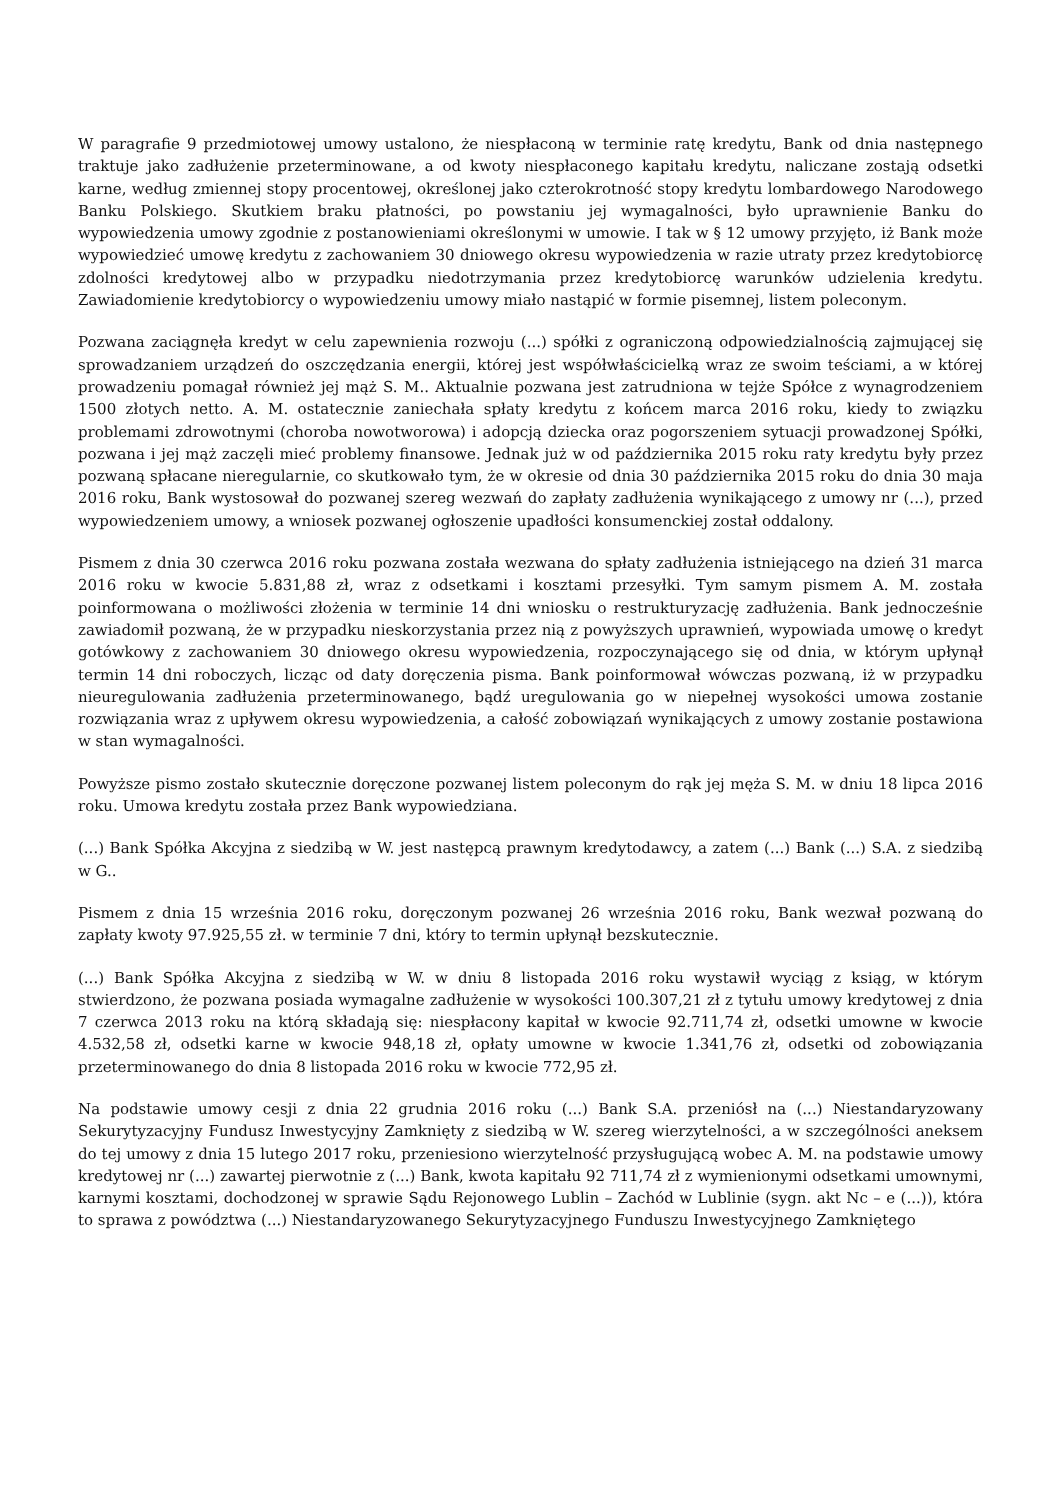W paragrafie 9 przedmiotowej umowy ustalono, że niespłaconą w terminie ratę kredytu, Bank od dnia następnego traktuje jako zadłużenie przeterminowane, a od kwoty niespłaconego kapitału kredytu, naliczane zostają odsetki karne, według zmiennej stopy procentowej, określonej jako czterokrotność stopy kredytu lombardowego Narodowego Banku Polskiego. Skutkiem braku płatności, po powstaniu jej wymagalności, było uprawnienie Banku do wypowiedzenia umowy zgodnie z postanowieniami określonymi w umowie. I tak w § 12 umowy przyjęto, iż Bank może wypowiedzieć umowę kredytu z zachowaniem 30 dniowego okresu wypowiedzenia w razie utraty przez kredytobiorcę zdolności kredytowej albo w przypadku niedotrzymania przez kredytobiorcę warunków udzielenia kredytu. Zawiadomienie kredytobiorcy o wypowiedzeniu umowy miało nastąpić w formie pisemnej, listem poleconym.
Pozwana zaciągnęła kredyt w celu zapewnienia rozwoju (...) spółki z ograniczoną odpowiedzialnością zajmującej się sprowadzaniem urządzeń do oszczędzania energii, której jest współwłaścicielką wraz ze swoim teściami, a w której prowadzeniu pomagał również jej mąż S. M.. Aktualnie pozwana jest zatrudniona w tejże Spółce z wynagrodzeniem 1500 złotych netto. A. M. ostatecznie zaniechała spłaty kredytu z końcem marca 2016 roku, kiedy to związku problemami zdrowotnymi (choroba nowotworowa) i adopcją dziecka oraz pogorszeniem sytuacji prowadzonej Spółki, pozwana i jej mąż zaczęli mieć problemy finansowe. Jednak już w od października 2015 roku raty kredytu były przez pozwaną spłacane nieregularnie, co skutkowało tym, że w okresie od dnia 30 października 2015 roku do dnia 30 maja 2016 roku, Bank wystosował do pozwanej szereg wezwań do zapłaty zadłużenia wynikającego z umowy nr (...), przed wypowiedzeniem umowy, a wniosek pozwanej ogłoszenie upadłości konsumenckiej został oddalony.
Pismem z dnia 30 czerwca 2016 roku pozwana została wezwana do spłaty zadłużenia istniejącego na dzień 31 marca 2016 roku w kwocie 5.831,88 zł, wraz z odsetkami i kosztami przesyłki. Tym samym pismem A. M. została poinformowana o możliwości złożenia w terminie 14 dni wniosku o restrukturyzację zadłużenia. Bank jednocześnie zawiadomił pozwaną, że w przypadku nieskorzystania przez nią z powyższych uprawnień, wypowiada umowę o kredyt gotówkowy z zachowaniem 30 dniowego okresu wypowiedzenia, rozpoczynającego się od dnia, w którym upłynął termin 14 dni roboczych, licząc od daty doręczenia pisma. Bank poinformował wówczas pozwaną, iż w przypadku nieuregulowania zadłużenia przeterminowanego, bądź uregulowania go w niepełnej wysokości umowa zostanie rozwiązania wraz z upływem okresu wypowiedzenia, a całość zobowiązań wynikających z umowy zostanie postawiona w stan wymagalności.
Powyższe pismo zostało skutecznie doręczone pozwanej listem poleconym do rąk jej męża S. M. w dniu 18 lipca 2016 roku. Umowa kredytu została przez Bank wypowiedziana.
(...) Bank Spółka Akcyjna z siedzibą w W. jest następcą prawnym kredytodawcy, a zatem (...) Bank (...) S.A. z siedzibą w G..
Pismem z dnia 15 września 2016 roku, doręczonym pozwanej 26 września 2016 roku, Bank wezwał pozwaną do zapłaty kwoty 97.925,55 zł. w terminie 7 dni, który to termin upłynął bezskutecznie.
(...) Bank Spółka Akcyjna z siedzibą w W. w dniu 8 listopada 2016 roku wystawił wyciąg z ksiąg, w którym stwierdzono, że pozwana posiada wymagalne zadłużenie w wysokości 100.307,21 zł z tytułu umowy kredytowej z dnia 7 czerwca 2013 roku na którą składają się: niespłacony kapitał w kwocie 92.711,74 zł, odsetki umowne w kwocie 4.532,58 zł, odsetki karne w kwocie 948,18 zł, opłaty umowne w kwocie 1.341,76 zł, odsetki od zobowiązania przeterminowanego do dnia 8 listopada 2016 roku w kwocie 772,95 zł.
Na podstawie umowy cesji z dnia 22 grudnia 2016 roku (...) Bank S.A. przeniósł na (...) Niestandaryzowany Sekurytyzacyjny Fundusz Inwestycyjny Zamknięty z siedzibą w W. szereg wierzytelności, a w szczególności aneksem do tej umowy z dnia 15 lutego 2017 roku, przeniesiono wierzytelność przysługującą wobec A. M. na podstawie umowy kredytowej nr (...) zawartej pierwotnie z (...) Bank, kwota kapitału 92 711,74 zł z wymienionymi odsetkami umownymi, karnymi kosztami, dochodzonej w sprawie Sądu Rejonowego Lublin – Zachód w Lublinie (sygn. akt Nc – e (...)), która to sprawa z powództwa (...) Niestandaryzowanego Sekurytyzacyjnego Funduszu Inwestycyjnego Zamkniętego